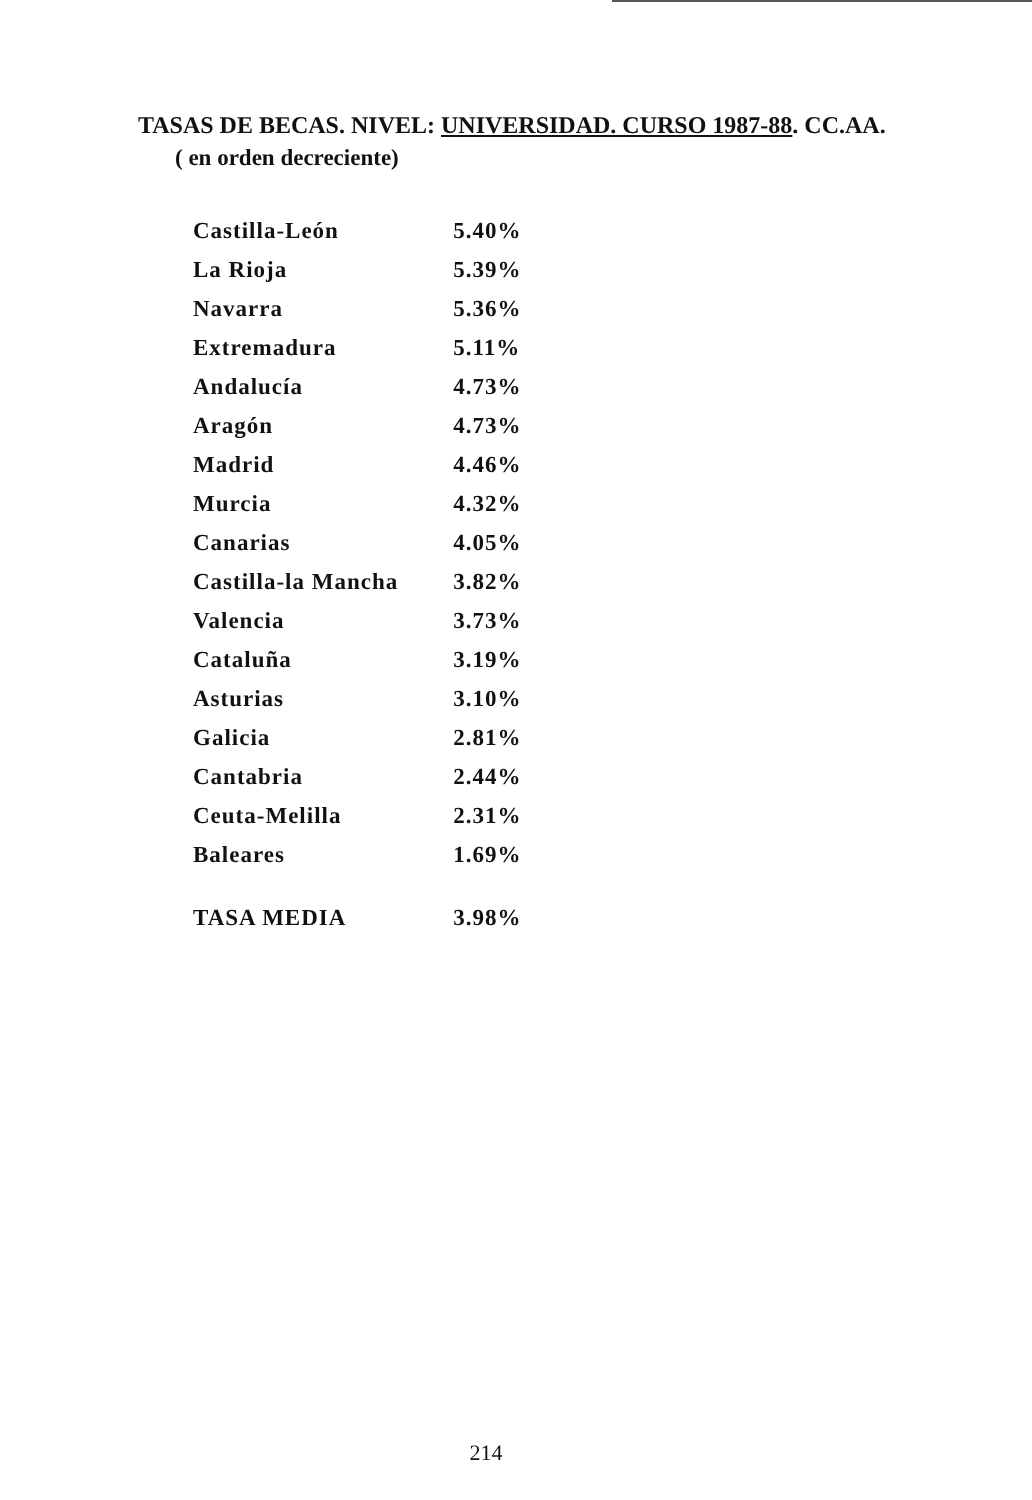TASAS DE BECAS. NIVEL: UNIVERSIDAD. CURSO 1987-88. CC.AA.
( en orden decreciente)
| Castilla-León | 5.40% |
| La Rioja | 5.39% |
| Navarra | 5.36% |
| Extremadura | 5.11% |
| Andalucía | 4.73% |
| Aragón | 4.73% |
| Madrid | 4.46% |
| Murcia | 4.32% |
| Canarias | 4.05% |
| Castilla-la Mancha | 3.82% |
| Valencia | 3.73% |
| Cataluña | 3.19% |
| Asturias | 3.10% |
| Galicia | 2.81% |
| Cantabria | 2.44% |
| Ceuta-Melilla | 2.31% |
| Baleares | 1.69% |
| TASA MEDIA | 3.98% |
214